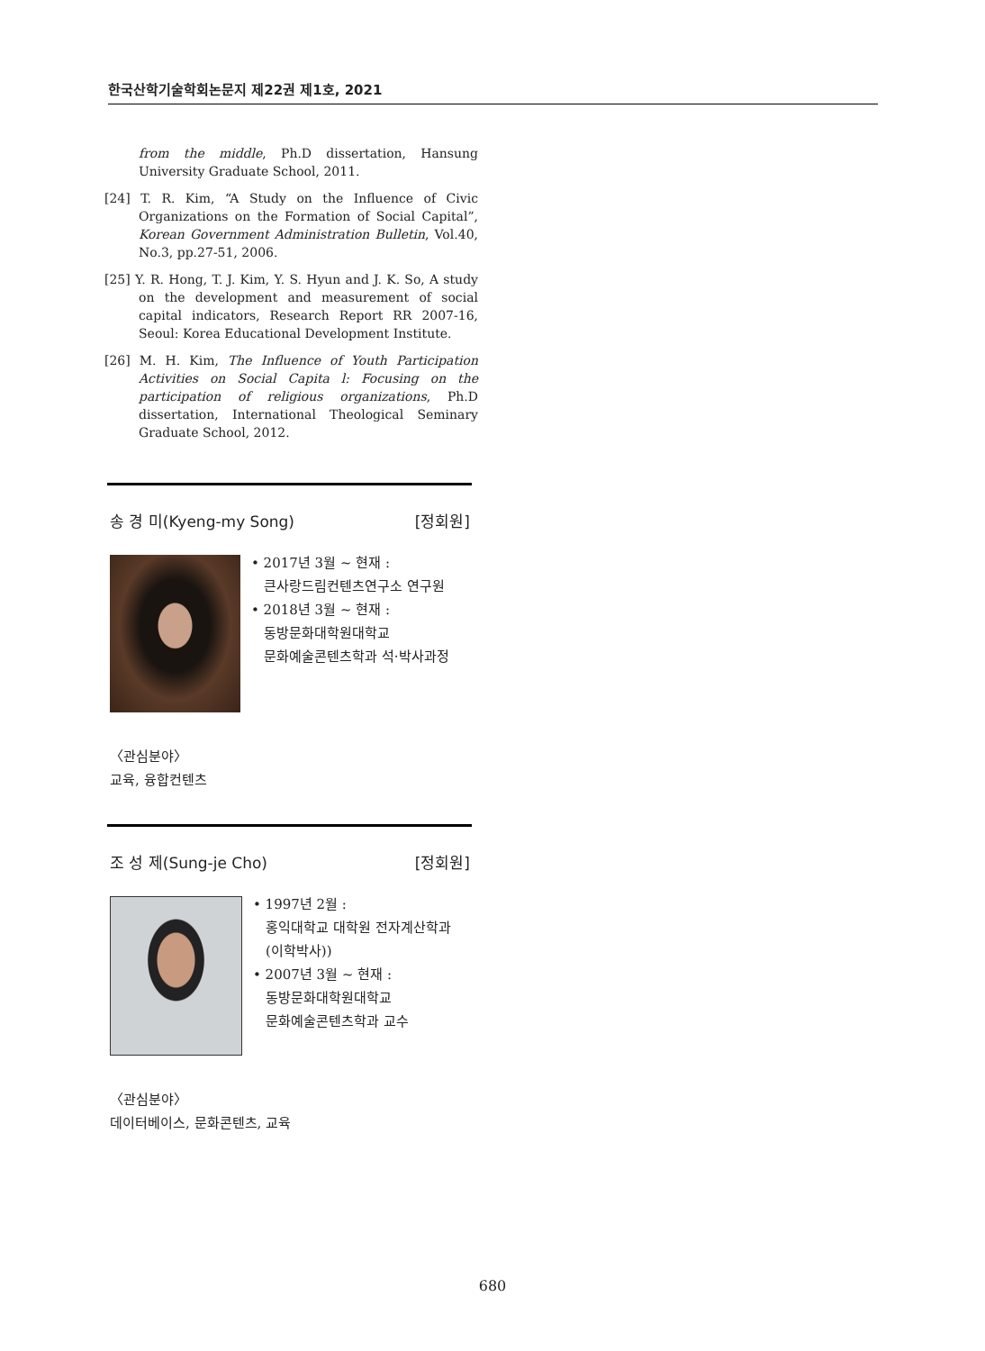한국산학기술학회논문지 제22권 제1호, 2021
from the middle, Ph.D dissertation, Hansung University Graduate School, 2011.
[24] T. R. Kim, “A Study on the Influence of Civic Organizations on the Formation of Social Capital”, Korean Government Administration Bulletin, Vol.40, No.3, pp.27-51, 2006.
[25] Y. R. Hong, T. J. Kim, Y. S. Hyun and J. K. So, A study on the development and measurement of social capital indicators, Research Report RR 2007-16, Seoul: Korea Educational Development Institute.
[26] M. H. Kim, The Influence of Youth Participation Activities on Social Capita l: Focusing on the participation of religious organizations, Ph.D dissertation, International Theological Seminary Graduate School, 2012.
송 경 미(Kyeng-my Song) [정회원]
• 2017년 3월 ~ 현재 :
큰사랑드림컨텐츠연구소 연구원
• 2018년 3월 ~ 현재 :
동방문화대학원대학교
문화예술콘텐츠학과 석·박사과정
〈관심분야〉
교육, 융합컨텐츠
조 성 제(Sung-je Cho) [정회원]
• 1997년 2월 :
홍익대학교 대학원 전자계산학과
(이학박사))
• 2007년 3월 ~ 현재 :
동방문화대학원대학교
문화예술콘텐츠학과 교수
〈관심분야〉
데이터베이스, 문화콘텐츠, 교육
680